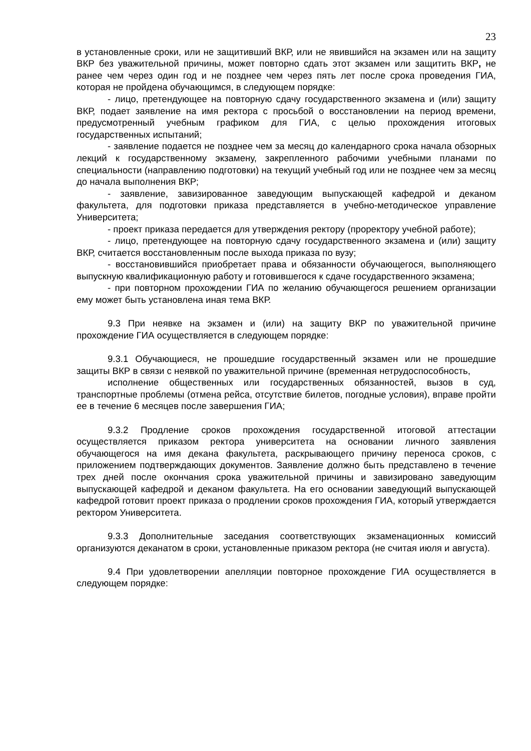23
в установленные сроки, или не защитивший ВКР, или не явившийся на экзамен или на защиту ВКР без уважительной причины, может повторно сдать этот экзамен или защитить ВКР, не ранее чем через один год и не позднее чем через пять лет после срока проведения ГИА, которая не пройдена обучающимся, в следующем порядке:
- лицо, претендующее на повторную сдачу государственного экзамена и (или) защиту ВКР, подает заявление на имя ректора с просьбой о восстановлении на период времени, предусмотренный учебным графиком для ГИА, с целью прохождения итоговых государственных испытаний;
- заявление подается не позднее чем за месяц до календарного срока начала обзорных лекций к государственному экзамену, закрепленного рабочими учебными планами по специальности (направлению подготовки) на текущий учебный год или не позднее чем за месяц до начала выполнения ВКР;
- заявление, завизированное заведующим выпускающей кафедрой и деканом факультета, для подготовки приказа представляется в учебно-методическое управление Университета;
- проект приказа передается для утверждения ректору (проректору учебной работе);
- лицо, претендующее на повторную сдачу государственного экзамена и (или) защиту ВКР, считается восстановленным после выхода приказа по вузу;
- восстановившийся приобретает права и обязанности обучающегося, выполняющего выпускную квалификационную работу и готовившегося к сдаче государственного экзамена;
- при повторном прохождении ГИА по желанию обучающегося решением организации ему может быть установлена иная тема ВКР.
9.3 При неявке на экзамен и (или) на защиту ВКР по уважительной причине прохождение ГИА осуществляется в следующем порядке:
9.3.1 Обучающиеся, не прошедшие государственный экзамен или не прошедшие защиты ВКР в связи с неявкой по уважительной причине (временная нетрудоспособность,
исполнение общественных или государственных обязанностей, вызов в суд, транспортные проблемы (отмена рейса, отсутствие билетов, погодные условия), вправе пройти ее в течение 6 месяцев после завершения ГИА;
9.3.2 Продление сроков прохождения государственной итоговой аттестации осуществляется приказом ректора университета на основании личного заявления обучающегося на имя декана факультета, раскрывающего причину переноса сроков, с приложением подтверждающих документов. Заявление должно быть представлено в течение трех дней после окончания срока уважительной причины и завизировано заведующим выпускающей кафедрой и деканом факультета. На его основании заведующий выпускающей кафедрой готовит проект приказа о продлении сроков прохождения ГИА, который утверждается ректором Университета.
9.3.3 Дополнительные заседания соответствующих экзаменационных комиссий организуются деканатом в сроки, установленные приказом ректора (не считая июля и августа).
9.4 При удовлетворении апелляции повторное прохождение ГИА осуществляется в следующем порядке: